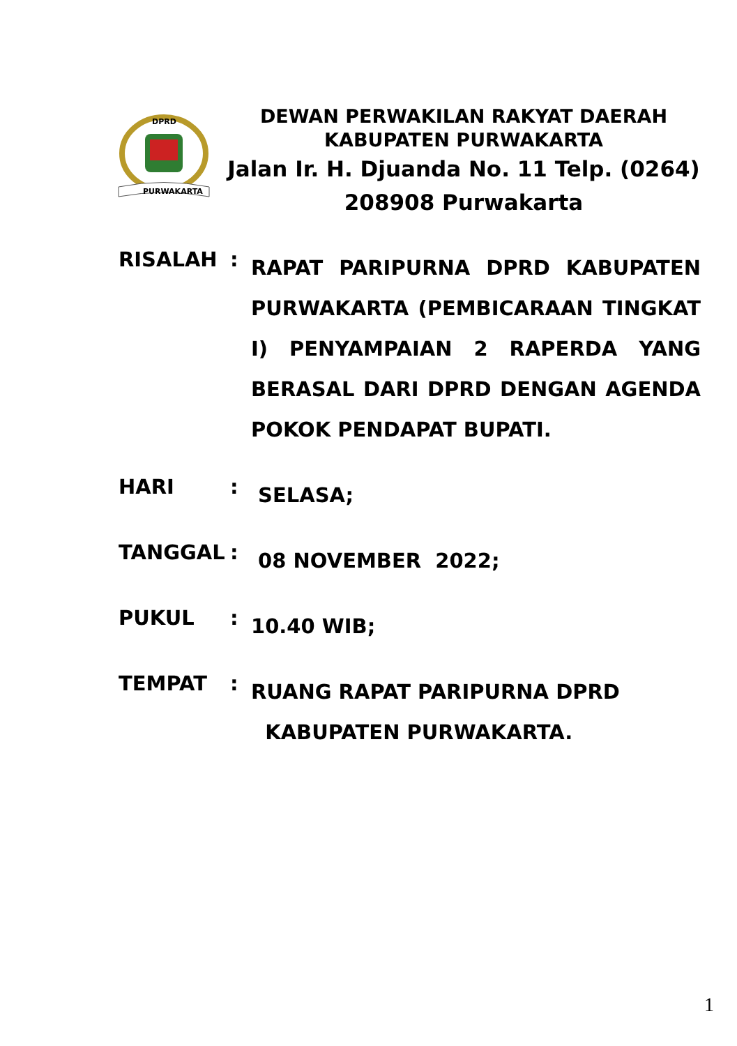PURWAKARTA
DPRD
DEWAN PERWAKILAN RAKYAT DAERAH
KABUPATEN PURWAKARTA
Jalan Ir. H. Djuanda No. 11 Telp. (0264)
208908 Purwakarta
RISALAH :
RAPAT PARIPURNA DPRD KABUPATEN PURWAKARTA (PEMBICARAAN TINGKAT I) PENYAMPAIAN 2 RAPERDA YANG BERASAL DARI DPRD DENGAN AGENDA POKOK PENDAPAT BUPATI.
HARI :
SELASA;
TANGGAL :
08 NOVEMBER 2022;
PUKUL :
10.40 WIB;
TEMPAT :
RUANG RAPAT PARIPURNA DPRD
KABUPATEN PURWAKARTA.
1